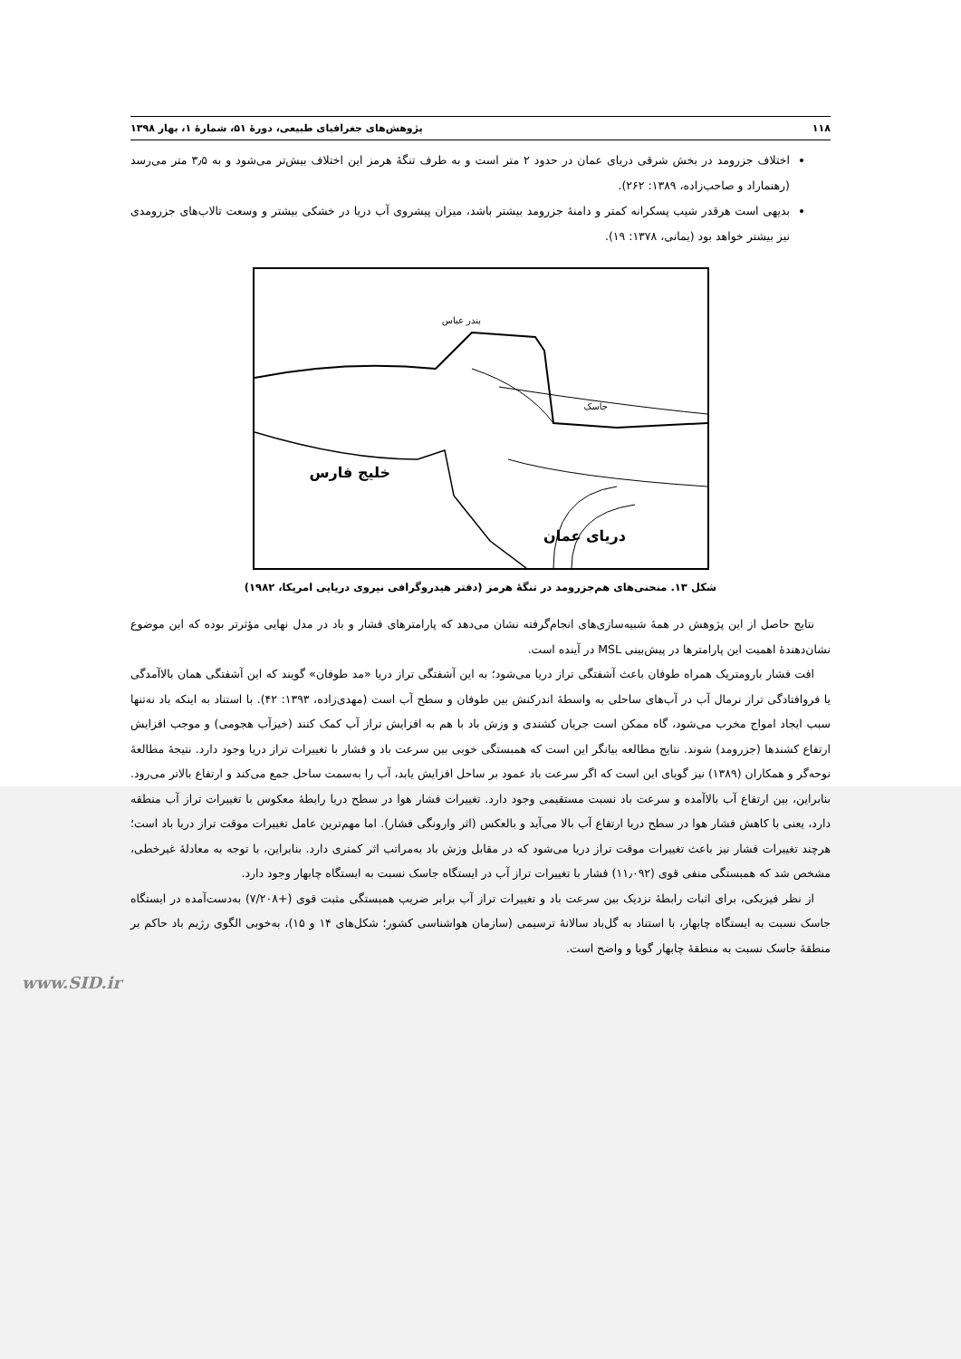۱۱۸ پژوهش‌های جغرافیای طبیعی، دورهٔ ۵۱، شمارهٔ ۱، بهار ۱۳۹۸
اختلاف جزرومد در بخش شرقی دریای عمان در حدود ۲ متر است و به طرف تنگهٔ هرمز این اختلاف بیش‌تر می‌شود و به ۳٫۵ متر می‌رسد (رهنماراد و صاحب‌زاده، ۱۳۸۹: ۲۶۲).
بدیهی است هرقدر شیب پسکرانه کمتر و دامنهٔ جزرومد بیشتر باشد، میزان پیشروی آب دریا در خشکی بیشتر و وسعت تالاب‌های جزرومدی نیز بیشتر خواهد بود (یمانی، ۱۳۷۸: ۱۹).
خلیج فارس
دریای عمان
بندر عباس
جاسک
شکل ۱۳. منحنی‌های هم‌جزرومد در تنگهٔ هرمز (دفتر هیدروگرافی نیروی دریایی امریکا، ۱۹۸۲)
نتایج حاصل از این پژوهش در همهٔ شبیه‌سازی‌های انجام‌گرفته نشان می‌دهد که پارامترهای فشار و باد در مدل نهایی مؤثرتر بوده که این موضوع نشان‌دهندهٔ اهمیت این پارامترها در پیش‌بینی MSL در آینده است.
افت فشار بارومتریک همراه طوفان باعث آشفتگی تراز دریا می‌شود؛ به این آشفتگی تراز دریا «مد طوفان» گویند که این آشفتگی همان بالاآمدگی یا فروافتادگی تراز نرمال آب در آب‌های ساحلی به واسطهٔ اندرکنش بین طوفان و سطح آب است (مهدی‌زاده، ۱۳۹۳: ۴۲). با استناد به اینکه باد نه‌تنها سبب ایجاد امواج مخرب می‌شود، گاه ممکن است جریان کشندی و وزش باد با هم به افزایش تراز آب کمک کنند (خیزآب هجومی) و موجب افزایش ارتفاع کشندها (جزرومد) شوند. نتایج مطالعه بیانگر این است که همبستگی خوبی بین سرعت باد و فشار با تغییرات تراز دریا وجود دارد. نتیجهٔ مطالعهٔ نوحه‌گر و همکاران (۱۳۸۹) نیز گویای این است که اگر سرعت باد عمود بر ساحل افزایش یابد، آب را به‌سمت ساحل جمع می‌کند و ارتفاع بالاتر می‌رود. بنابراین، بین ارتفاع آب بالاآمده و سرعت باد نسبت مستقیمی وجود دارد. تغییرات فشار هوا در سطح دریا رابطهٔ معکوس با تغییرات تراز آب منطقه دارد، یعنی با کاهش فشار هوا در سطح دریا ارتفاع آب بالا می‌آید و بالعکس (اثر وارونگی فشار). اما مهم‌ترین عامل تغییرات موقت تراز دریا باد است؛ هرچند تغییرات فشار نیز باعث تغییرات موقت تراز دریا می‌شود که در مقابل وزش باد به‌مراتب اثر کمتری دارد. بنابراین، با توجه به معادلهٔ غیرخطی، مشخص شد که همبستگی منفی قوی (۱۱٫۰۹۲) فشار با تغییرات تراز آب در ایستگاه جاسک نسبت به ایستگاه چابهار وجود دارد.
از نظر فیزیکی، برای اثبات رابطهٔ نزدیک بین سرعت باد و تغییرات تراز آب برابر ضریب همبستگی مثبت قوی (+۷/۲۰۸) به‌دست‌آمده در ایستگاه جاسک نسبت به ایستگاه چابهار، با استناد به گل‌باد سالانهٔ ترسیمی (سازمان هواشناسی کشور؛ شکل‌های ۱۴ و ۱۵)، به‌خوبی الگوی رژیم باد حاکم بر منطقهٔ جاسک نسبت به منطقهٔ چابهار گویا و واضح است.
www.SID.ir